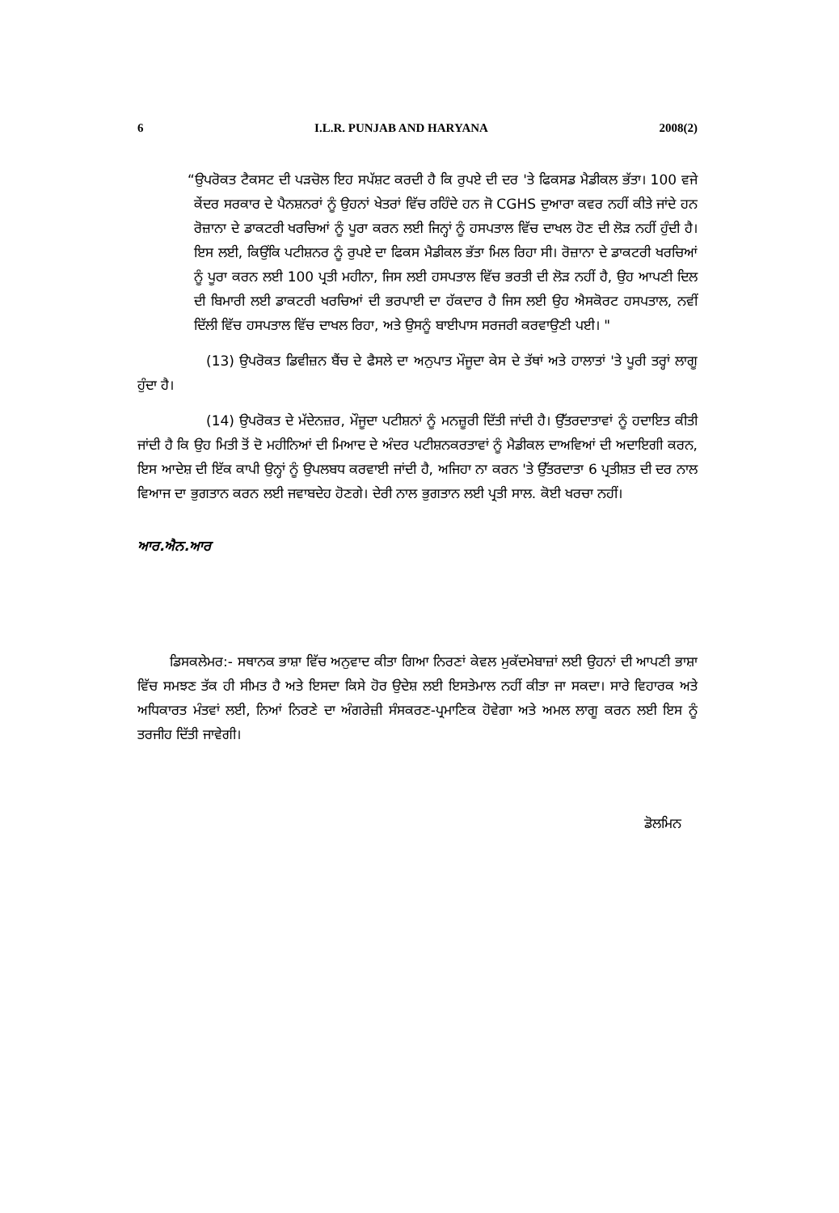6 I.L.R. PUNJAB AND HARYANA 2008(2)
“ਉਪਰੋਕਤ ਟੈਕਸਟ ਦੀ ਪੜਚੋਲ ਇਹ ਸਪੱਸ਼ਟ ਕਰਦੀ ਹੈ ਕਿ ਰੁਪਏ ਦੀ ਦਰ 'ਤੇ ਫਿਕਸਡ ਮੈਡੀਕਲ ਭੱਤਾ। 100 ਵਜੇ ਕੇਂਦਰ ਸਰਕਾਰ ਦੇ ਪੈਨਸ਼ਨਰਾਂ ਨੂੰ ਉਹਨਾਂ ਖੇਤਰਾਂ ਵਿੱਚ ਰਹਿੰਦੇ ਹਨ ਜੋ CGHS ਦੁਆਰਾ ਕਵਰ ਨਹੀਂ ਕੀਤੇ ਜਾਂਦੇ ਹਨ ਰੋਜ਼ਾਨਾ ਦੇ ਡਾਕਟਰੀ ਖਰਚਿਆਂ ਨੂੰ ਪੂਰਾ ਕਰਨ ਲਈ ਜਿਨ੍ਹਾਂ ਨੂੰ ਹਸਪਤਾਲ ਵਿੱਚ ਦਾਖਲ ਹੋਣ ਦੀ ਲੋੜ ਨਹੀਂ ਹੁੰਦੀ ਹੈ। ਇਸ ਲਈ, ਕਿਉਂਕਿ ਪਟੀਸ਼ਨਰ ਨੂੰ ਰੁਪਏ ਦਾ ਫਿਕਸ ਮੈਡੀਕਲ ਭੱਤਾ ਮਿਲ ਰਿਹਾ ਸੀ। ਰੋਜ਼ਾਨਾ ਦੇ ਡਾਕਟਰੀ ਖਰਚਿਆਂ ਨੂੰ ਪੂਰਾ ਕਰਨ ਲਈ 100 ਪ੍ਰਤੀ ਮਹੀਨਾ, ਜਿਸ ਲਈ ਹਸਪਤਾਲ ਵਿੱਚ ਭਰਤੀ ਦੀ ਲੋੜ ਨਹੀਂ ਹੈ, ਉਹ ਆਪਣੀ ਦਿਲ ਦੀ ਬਿਮਾਰੀ ਲਈ ਡਾਕਟਰੀ ਖਰਚਿਆਂ ਦੀ ਭਰਪਾਈ ਦਾ ਹੱਕਦਾਰ ਹੈ ਜਿਸ ਲਈ ਉਹ ਐਸਕੋਰਟ ਹਸਪਤਾਲ, ਨਵੀਂ ਦਿੱਲੀ ਵਿੱਚ ਹਸਪਤਾਲ ਵਿੱਚ ਦਾਖਲ ਰਿਹਾ, ਅਤੇ ਉਸਨੂੰ ਬਾਈਪਾਸ ਸਰਜਰੀ ਕਰਵਾਉਣੀ ਪਈ। "
(13) ਉਪਰੋਕਤ ਡਿਵੀਜ਼ਨ ਬੈਂਚ ਦੇ ਫੈਸਲੇ ਦਾ ਅਨੁਪਾਤ ਮੌਜੂਦਾ ਕੇਸ ਦੇ ਤੱਥਾਂ ਅਤੇ ਹਾਲਾਤਾਂ 'ਤੇ ਪੂਰੀ ਤਰ੍ਹਾਂ ਲਾਗੂ ਹੁੰਦਾ ਹੈ।
(14) ਉਪਰੋਕਤ ਦੇ ਮੱਦੇਨਜ਼ਰ, ਮੌਜੂਦਾ ਪਟੀਸ਼ਨਾਂ ਨੂੰ ਮਨਜ਼ੂਰੀ ਦਿੱਤੀ ਜਾਂਦੀ ਹੈ। ਉੱਤਰਦਾਤਾਵਾਂ ਨੂੰ ਹਦਾਇਤ ਕੀਤੀ ਜਾਂਦੀ ਹੈ ਕਿ ਉਹ ਮਿਤੀ ਤੋਂ ਦੋ ਮਹੀਨਿਆਂ ਦੀ ਮਿਆਦ ਦੇ ਅੰਦਰ ਪਟੀਸ਼ਨਕਰਤਾਵਾਂ ਨੂੰ ਮੈਡੀਕਲ ਦਾਅਵਿਆਂ ਦੀ ਅਦਾਇਗੀ ਕਰਨ, ਇਸ ਆਦੇਸ਼ ਦੀ ਇੱਕ ਕਾਪੀ ਉਨ੍ਹਾਂ ਨੂੰ ਉਪਲਬਧ ਕਰਵਾਈ ਜਾਂਦੀ ਹੈ, ਅਜਿਹਾ ਨਾ ਕਰਨ 'ਤੇ ਉੱਤਰਦਾਤਾ 6 ਪ੍ਰਤੀਸ਼ਤ ਦੀ ਦਰ ਨਾਲ ਵਿਆਜ ਦਾ ਭੁਗਤਾਨ ਕਰਨ ਲਈ ਜਵਾਬਦੇਹ ਹੋਣਗੇ। ਦੇਰੀ ਨਾਲ ਭੁਗਤਾਨ ਲਈ ਪ੍ਰਤੀ ਸਾਲ. ਕੋਈ ਖਰਚਾ ਨਹੀਂ।
ਆਰ.ਐਨ.ਆਰ
ਡਿਸਕਲੇਮਰ:- ਸਥਾਨਕ ਭਾਸ਼ਾ ਵਿੱਚ ਅਨੁਵਾਦ ਕੀਤਾ ਗਿਆ ਨਿਰਣਾਂ ਕੇਵਲ ਮੁਕੱਦਮੇਬਾਜ਼ਾਂ ਲਈ ਉਹਨਾਂ ਦੀ ਆਪਣੀ ਭਾਸ਼ਾ ਵਿੱਚ ਸਮਝਣ ਤੱਕ ਹੀ ਸੀਮਤ ਹੈ ਅਤੇ ਇਸਦਾ ਕਿਸੇ ਹੋਰ ਉਦੇਸ਼ ਲਈ ਇਸਤੇਮਾਲ ਨਹੀਂ ਕੀਤਾ ਜਾ ਸਕਦਾ। ਸਾਰੇ ਵਿਹਾਰਕ ਅਤੇ ਅਧਿਕਾਰਤ ਮੰਤਵਾਂ ਲਈ, ਨਿਆਂ ਨਿਰਣੇ ਦਾ ਅੰਗਰੇਜ਼ੀ ਸੰਸਕਰਣ-ਪ੍ਰਮਾਣਿਕ ਹੋਵੇਗਾ ਅਤੇ ਅਮਲ ਲਾਗੂ ਕਰਨ ਲਈ ਇਸ ਨੂੰ ਤਰਜੀਹ ਦਿੱਤੀ ਜਾਵੇਗੀ।
ਡੋਲਮਿਨ